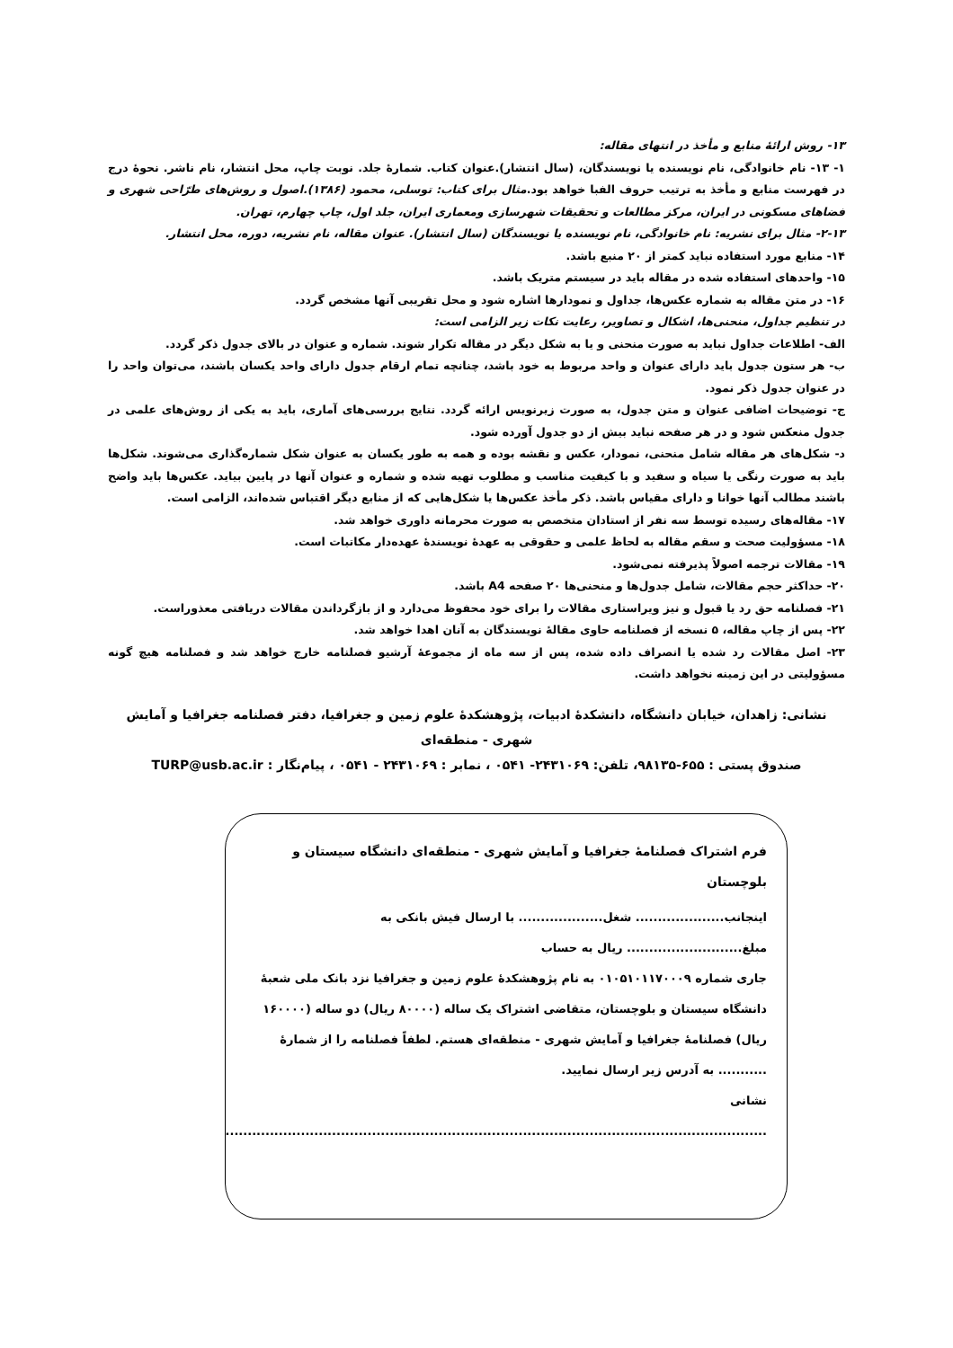۱۳- روش ارائهٔ منابع و مأخذ در انتهای مقاله:
۱- ۱۳- نام خانوادگی، نام نویسنده یا نویسندگان، (سال انتشار).عنوان کتاب. شمارهٔ جلد. نوبت چاپ، محل انتشار، نام ناشر. نحوهٔ درج در فهرست منابع و مأخذ به ترتیب حروف الفبا خواهد بود.مثال برای کتاب: توسلی، محمود (۱۳۸۶).اصول و روش‌های طرّاحی شهری و فضاهای مسکونی در ایران، مرکز مطالعات و تحقیقات شهرسازی ومعماری ایران، جلد اول، چاپ چهارم، تهران.
۲-۱۳- مثال برای نشریه: نام خانوادگی، نام نویسنده یا نویسندگان (سال انتشار). عنوان مقاله، نام نشریه، دوره، محل انتشار.
۱۴- منابع مورد استفاده نباید کمتر از ۲۰ منبع باشد.
۱۵- واحدهای استفاده شده در مقاله باید در سیستم متریک باشد.
۱۶- در متن مقاله به شماره عکس‌ها، جداول و نمودارها اشاره شود و محل تقریبی آنها مشخص گردد.
در تنظیم جداول، منحنی‌ها، اشکال و تصاویر، رعایت نکات زیر الزامی است:
الف- اطلاعات جداول نباید به صورت منحنی و یا به شکل دیگر در مقاله تکرار شوند. شماره و عنوان در بالای جدول ذکر گردد.
ب- هر ستون جدول باید دارای عنوان و واحد مربوط به خود باشد، چنانچه تمام ارقام جدول دارای واحد یکسان باشند، می‌توان واحد را در عنوان جدول ذکر نمود.
ج- توضیحات اضافی عنوان و متن جدول، به صورت زیرنویس ارائه گردد. نتایج بررسی‌های آماری، باید به یکی از روش‌های علمی در جدول منعکس شود و در هر صفحه نباید بیش از دو جدول آورده شود.
د- شکل‌های هر مقاله شامل منحنی، نمودار، عکس و نقشه بوده و همه به طور یکسان به عنوان شکل شماره‌گذاری می‌شوند. شکل‌ها باید به صورت رنگی یا سیاه و سفید و با کیفیت مناسب و مطلوب تهیه شده و شماره و عنوان آنها در پایین بیاید. عکس‌ها باید واضح باشند مطالب آنها خوانا و دارای مقیاس باشد. ذکر مأخذ عکس‌ها یا شکل‌هایی که از منابع دیگر اقتباس شده‌اند، الزامی است.
۱۷- مقاله‌های رسیده توسط سه نفر از استادان متخصص به صورت محرمانه داوری خواهد شد.
۱۸- مسؤولیت صحت و سقم مقاله به لحاظ علمی و حقوقی به عهدهٔ نویسندهٔ عهده‌دار مکاتبات است.
۱۹- مقالات ترجمه اصولاً پذیرفته نمی‌شود.
۲۰- حداکثر حجم مقالات، شامل جدول‌ها و منحنی‌ها ۲۰ صفحه A4 باشد.
۲۱- فصلنامه حق رد یا قبول و نیز ویراستاری مقالات را برای خود محفوظ می‌دارد و از بازگرداندن مقالات دریافتی معذوراست.
۲۲- پس از چاپ مقاله، ۵ نسخه از فصلنامه حاوی مقالهٔ نویسندگان به آنان اهدا خواهد شد.
۲۳- اصل مقالات رد شده یا انصراف داده شده، پس از سه ماه از مجموعهٔ آرشیو فصلنامه خارج خواهد شد و فصلنامه هیچ گونه مسؤولیتی در این زمینه نخواهد داشت.
نشانی: زاهدان، خیابان دانشگاه، دانشکدهٔ ادبیات، پژوهشکدهٔ علوم زمین و جغرافیا، دفتر فصلنامه جغرافیا و آمایش شهری - منطقه‌ای
صندوق پستی : ۶۵۵-۹۸۱۳۵، تلفن: ۲۴۳۱۰۶۹- ۰۵۴۱ ، نمابر : ۲۴۳۱۰۶۹ - ۰۵۴۱ ، پیام‌نگار : TURP@usb.ac.ir
فرم اشتراک فصلنامهٔ جغرافیا و آمایش شهری - منطقه‌ای دانشگاه سیستان و بلوچستان
اینجانب.................... شغل................... با ارسال فیش بانکی به مبلغ.......................... ریال به حساب
جاری شماره ۰۱۰۵۱۰۱۱۷۰۰۰۹ به نام پژوهشکدهٔ علوم زمین و جغرافیا نزد بانک ملی شعبهٔ دانشگاه سیستان و بلوچستان، متقاضی اشتراک یک ساله (۸۰۰۰۰ ریال) دو ساله (۱۶۰۰۰۰ ریال) فصلنامهٔ جغرافیا و آمایش شهری - منطقه‌ای هستم. لطفاً فصلنامه را از شمارهٔ ........... به آدرس زیر ارسال نمایید.
نشانی
..........................................................................................................................